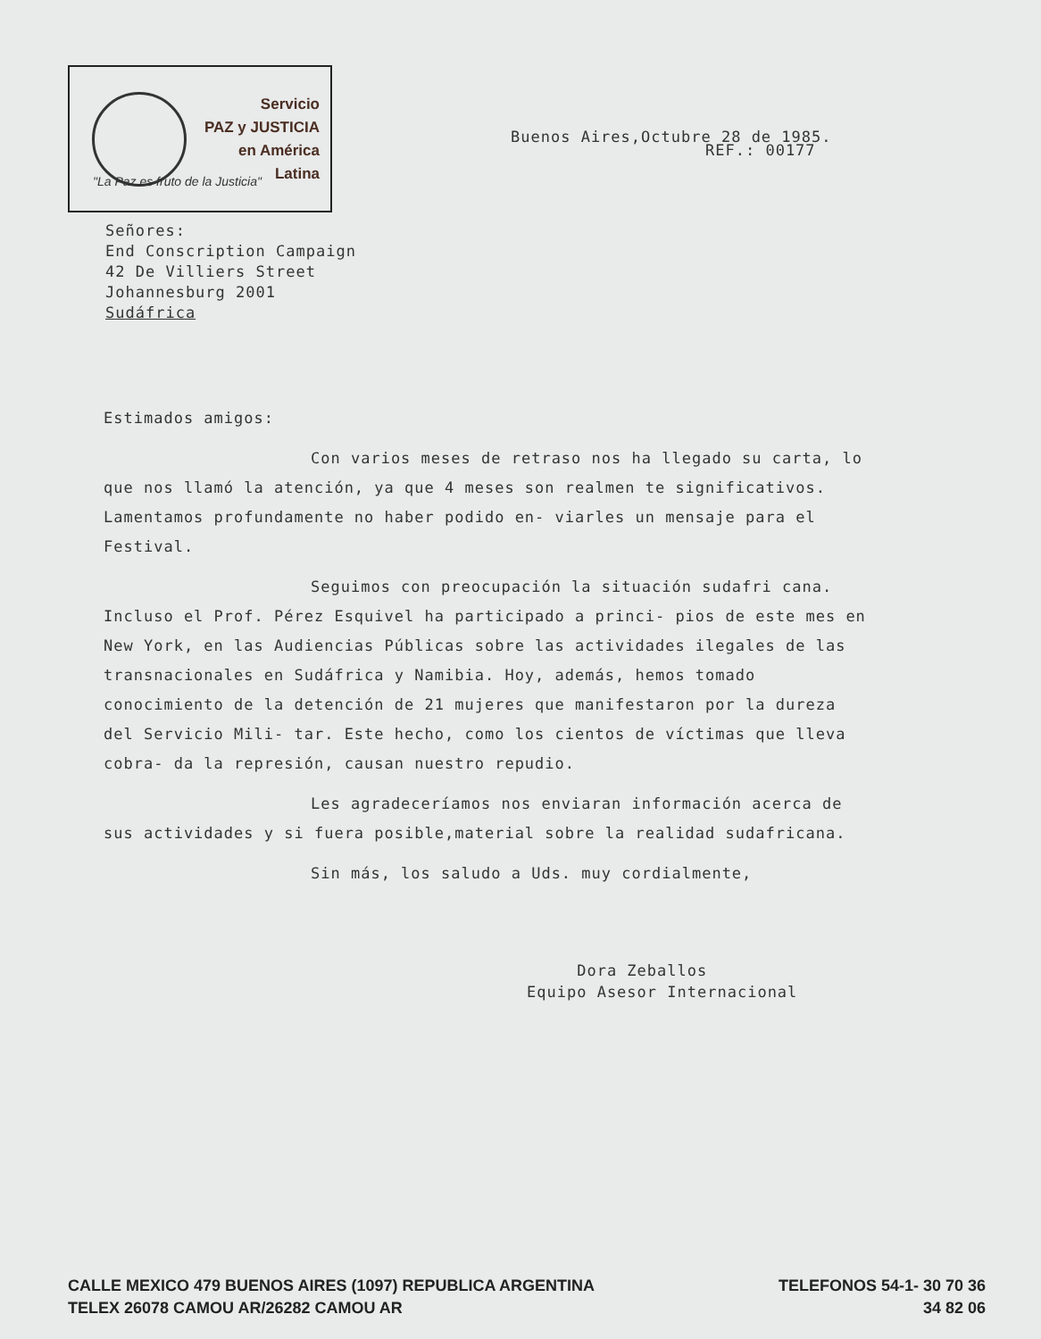Servicio
PAZ y JUSTICIA
en América
Latina
Buenos Aires,Octubre 28 de 1985.
REF.: 00177
"La Paz es fruto de la Justicia"
Señores:
End Conscription Campaign
42 De Villiers Street
Johannesburg 2001
Sudáfrica
Estimados amigos:
Con varios meses de retraso nos ha llegado su carta, lo que nos llamó la atención, ya que 4 meses son realmen te significativos. Lamentamos profundamente no haber podido en- viarles un mensaje para el Festival.
Seguimos con preocupación la situación sudafri cana. Incluso el Prof. Pérez Esquivel ha participado a princi- pios de este mes en New York, en las Audiencias Públicas sobre las actividades ilegales de las transnacionales en Sudáfrica y Namibia. Hoy, además, hemos tomado conocimiento de la detención de 21 mujeres que manifestaron por la dureza del Servicio Mili- tar. Este hecho, como los cientos de víctimas que lleva cobra- da la represión, causan nuestro repudio.
Les agradeceríamos nos enviaran información acerca de sus actividades y si fuera posible,material sobre la realidad sudafricana.
Sin más, los saludo a Uds. muy cordialmente,
Dora Zeballos
Equipo Asesor Internacional
CALLE MEXICO 479 BUENOS AIRES (1097) REPUBLICA ARGENTINA
TELEX 26078 CAMOU AR/26282 CAMOU AR
TELEFONOS 54-1- 30 70 36
34 82 06